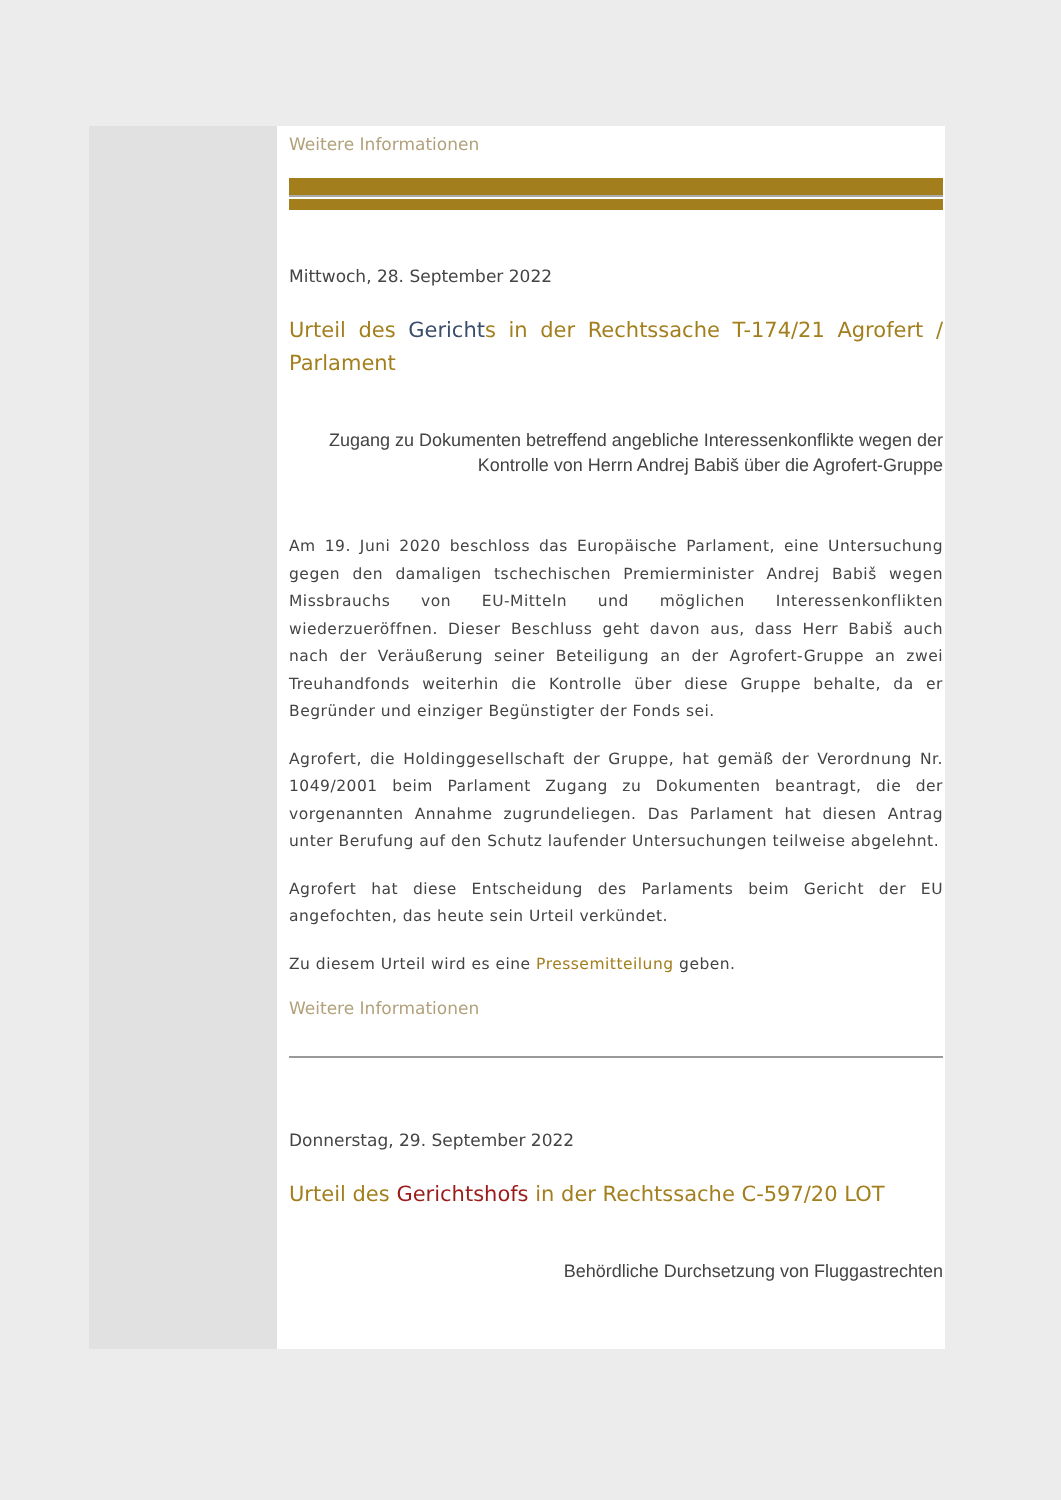Weitere Informationen
Mittwoch, 28. September 2022
Urteil des Gerichts in der Rechtssache T-174/21 Agrofert / Parlament
Zugang zu Dokumenten betreffend angebliche Interessenkonflikte wegen der Kontrolle von Herrn Andrej Babiš über die Agrofert-Gruppe
Am 19. Juni 2020 beschloss das Europäische Parlament, eine Untersuchung gegen den damaligen tschechischen Premierminister Andrej Babiš wegen Missbrauchs von EU-Mitteln und möglichen Interessenkonflikten wiederzueröffnen. Dieser Beschluss geht davon aus, dass Herr Babiš auch nach der Veräußerung seiner Beteiligung an der Agrofert-Gruppe an zwei Treuhandfonds weiterhin die Kontrolle über diese Gruppe behalte, da er Begründer und einziger Begünstigter der Fonds sei.
Agrofert, die Holdinggesellschaft der Gruppe, hat gemäß der Verordnung Nr. 1049/2001 beim Parlament Zugang zu Dokumenten beantragt, die der vorgenannten Annahme zugrundeliegen. Das Parlament hat diesen Antrag unter Berufung auf den Schutz laufender Untersuchungen teilweise abgelehnt.
Agrofert hat diese Entscheidung des Parlaments beim Gericht der EU angefochten, das heute sein Urteil verkündet.
Zu diesem Urteil wird es eine Pressemitteilung geben.
Weitere Informationen
Donnerstag, 29. September 2022
Urteil des Gerichtshofs in der Rechtssache C-597/20 LOT
Behördliche Durchsetzung von Fluggastrechten